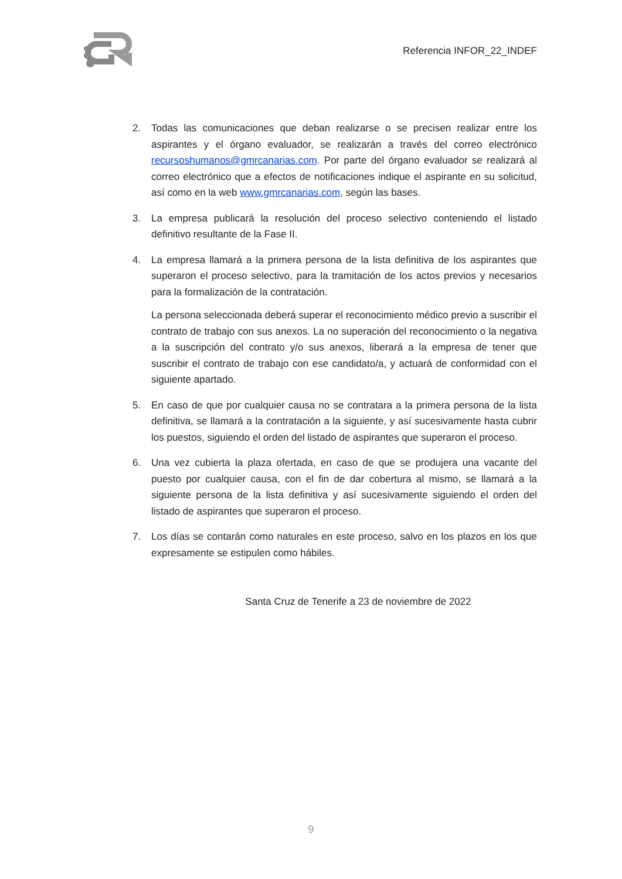Referencia INFOR_22_INDEF
2. Todas las comunicaciones que deban realizarse o se precisen realizar entre los aspirantes y el órgano evaluador, se realizarán a través del correo electrónico recursoshumanos@gmrcanarias.com. Por parte del órgano evaluador se realizará al correo electrónico que a efectos de notificaciones indique el aspirante en su solicitud, así como en la web www.gmrcanarias.com, según las bases.
3. La empresa publicará la resolución del proceso selectivo conteniendo el listado definitivo resultante de la Fase II.
4. La empresa llamará a la primera persona de la lista definitiva de los aspirantes que superaron el proceso selectivo, para la tramitación de los actos previos y necesarios para la formalización de la contratación.
La persona seleccionada deberá superar el reconocimiento médico previo a suscribir el contrato de trabajo con sus anexos. La no superación del reconocimiento o la negativa a la suscripción del contrato y/o sus anexos, liberará a la empresa de tener que suscribir el contrato de trabajo con ese candidato/a, y actuará de conformidad con el siguiente apartado.
5. En caso de que por cualquier causa no se contratara a la primera persona de la lista definitiva, se llamará a la contratación a la siguiente, y así sucesivamente hasta cubrir los puestos, siguiendo el orden del listado de aspirantes que superaron el proceso.
6. Una vez cubierta la plaza ofertada, en caso de que se produjera una vacante del puesto por cualquier causa, con el fin de dar cobertura al mismo, se llamará a la siguiente persona de la lista definitiva y así sucesivamente siguiendo el orden del listado de aspirantes que superaron el proceso.
7. Los días se contarán como naturales en este proceso, salvo en los plazos en los que expresamente se estipulen como hábiles.
Santa Cruz de Tenerife a 23 de noviembre de 2022
9